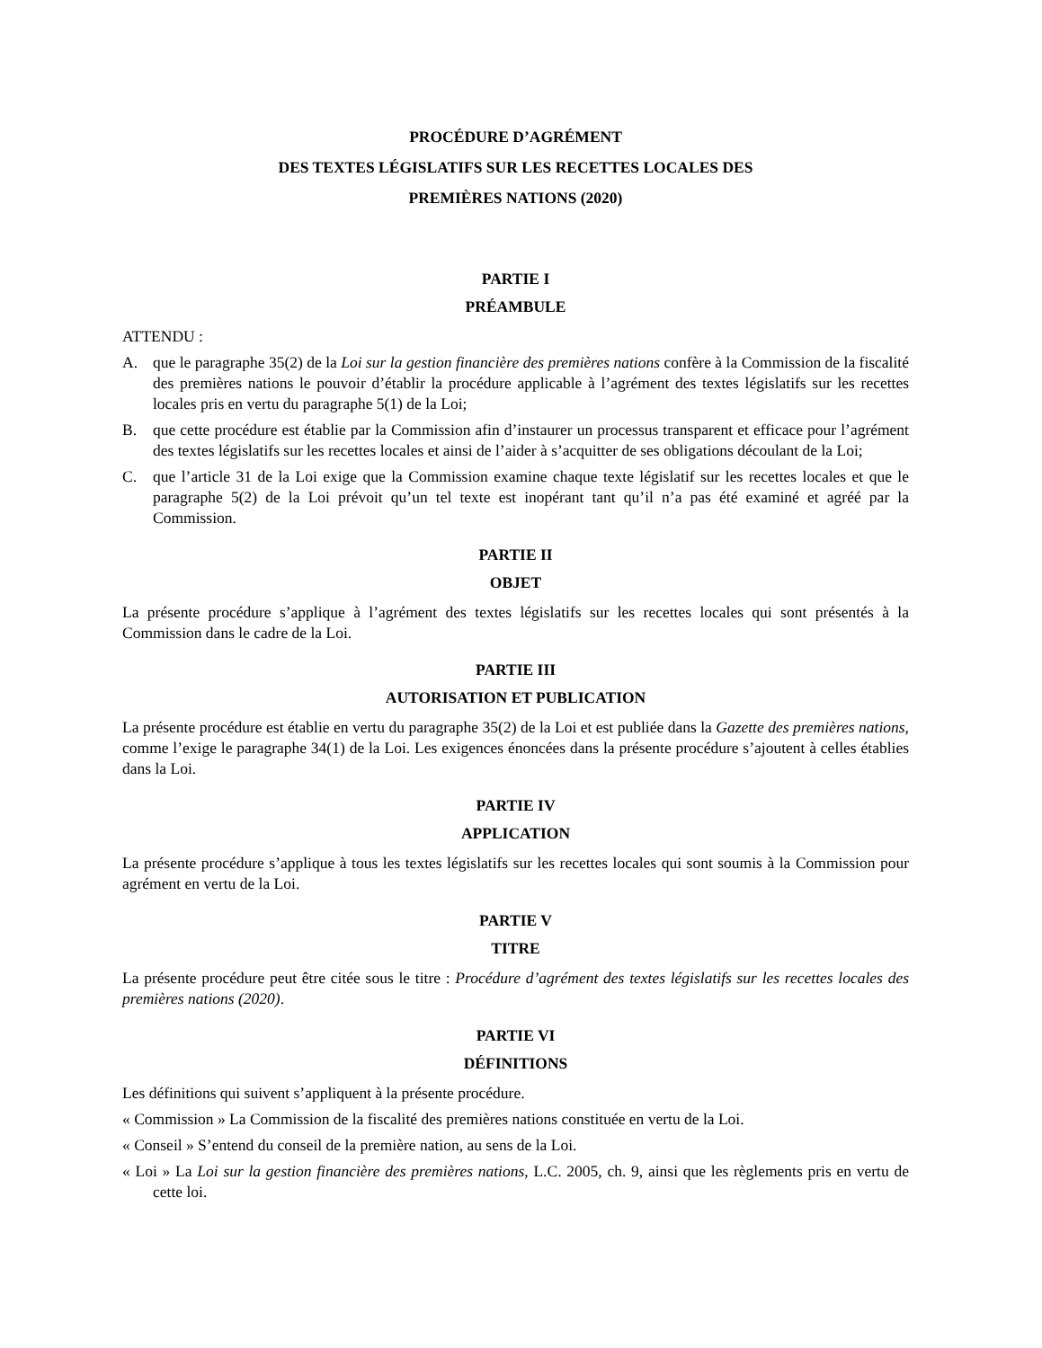PROCÉDURE D’AGRÉMENT
DES TEXTES LÉGISLATIFS SUR LES RECETTES LOCALES DES
PREMIÈRES NATIONS (2020)
PARTIE I
PRÉAMBULE
ATTENDU :
A. que le paragraphe 35(2) de la Loi sur la gestion financière des premières nations confère à la Commission de la fiscalité des premières nations le pouvoir d’établir la procédure applicable à l’agrément des textes législatifs sur les recettes locales pris en vertu du paragraphe 5(1) de la Loi;
B. que cette procédure est établie par la Commission afin d’instaurer un processus transparent et efficace pour l’agrément des textes législatifs sur les recettes locales et ainsi de l’aider à s’acquitter de ses obligations découlant de la Loi;
C. que l’article 31 de la Loi exige que la Commission examine chaque texte législatif sur les recettes locales et que le paragraphe 5(2) de la Loi prévoit qu’un tel texte est inopérant tant qu’il n’a pas été examiné et agréé par la Commission.
PARTIE II
OBJET
La présente procédure s’applique à l’agrément des textes législatifs sur les recettes locales qui sont présentés à la Commission dans le cadre de la Loi.
PARTIE III
AUTORISATION ET PUBLICATION
La présente procédure est établie en vertu du paragraphe 35(2) de la Loi et est publiée dans la Gazette des premières nations, comme l’exige le paragraphe 34(1) de la Loi. Les exigences énoncées dans la présente procédure s’ajoutent à celles établies dans la Loi.
PARTIE IV
APPLICATION
La présente procédure s’applique à tous les textes législatifs sur les recettes locales qui sont soumis à la Commission pour agrément en vertu de la Loi.
PARTIE V
TITRE
La présente procédure peut être citée sous le titre : Procédure d’agrément des textes législatifs sur les recettes locales des premières nations (2020).
PARTIE VI
DÉFINITIONS
Les définitions qui suivent s’appliquent à la présente procédure.
« Commission » La Commission de la fiscalité des premières nations constituée en vertu de la Loi.
« Conseil » S’entend du conseil de la première nation, au sens de la Loi.
« Loi » La Loi sur la gestion financière des premières nations, L.C. 2005, ch. 9, ainsi que les règlements pris en vertu de cette loi.